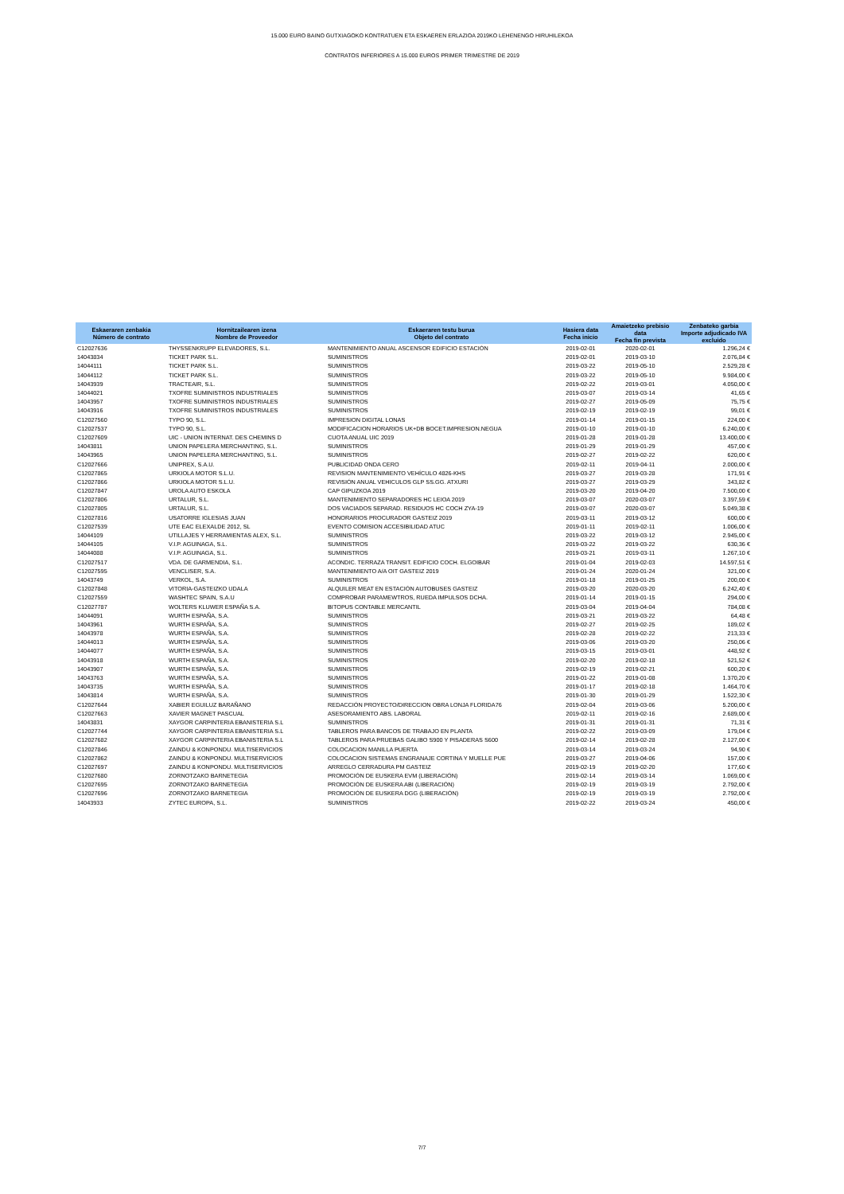15.000 EURO BAINO GUTXIAGOKO KONTRATUEN ETA ESKAEREN ERLAZIOA 2019KO LEHENENGO HIRUHILEKOA
CONTRATOS INFERIORES A 15.000 EUROS PRIMER TRIMESTRE DE 2019
| Eskaeraren zenbakia Número de contrato | Hornitzailearen izena Nombre de Proveedor | Eskaeraren testu burua Objeto del contrato | Hasiera data Fecha inicio | Amaietzeko prebisio data Fecha fin prevista | Zenbateko garbia Importe adjudicado IVA excluido |
| --- | --- | --- | --- | --- | --- |
| C12027636 | THYSSENKRUPP ELEVADORES, S.L. | MANTENIMIENTO ANUAL ASCENSOR EDIFICIO ESTACIÓN | 2019-02-01 | 2020-02-01 | 1.296,24 € |
| 14043834 | TICKET PARK S.L. | SUMINISTROS | 2019-02-01 | 2019-03-10 | 2.076,84 € |
| 14044111 | TICKET PARK S.L. | SUMINISTROS | 2019-03-22 | 2019-05-10 | 2.529,28 € |
| 14044112 | TICKET PARK S.L. | SUMINISTROS | 2019-03-22 | 2019-05-10 | 9.984,00 € |
| 14043939 | TRACTEAIR, S.L. | SUMINISTROS | 2019-02-22 | 2019-03-01 | 4.050,00 € |
| 14044021 | TXOFRE SUMINISTROS INDUSTRIALES | SUMINISTROS | 2019-03-07 | 2019-03-14 | 41,65 € |
| 14043957 | TXOFRE SUMINISTROS INDUSTRIALES | SUMINISTROS | 2019-02-27 | 2019-05-09 | 75,75 € |
| 14043916 | TXOFRE SUMINISTROS INDUSTRIALES | SUMINISTROS | 2019-02-19 | 2019-02-19 | 99,01 € |
| C12027560 | TYPO 90, S.L. | IMPRESION DIGITAL LONAS | 2019-01-14 | 2019-01-15 | 224,00 € |
| C12027537 | TYPO 90, S.L. | MODIFICACION HORARIOS UK+DB BOCET.IMPRESION.NEGUA | 2019-01-10 | 2019-01-10 | 6.240,00 € |
| C12027609 | UIC - UNION INTERNAT. DES CHEMINS D | CUOTA ANUAL UIC 2019 | 2019-01-28 | 2019-01-28 | 13.400,00 € |
| 14043811 | UNION PAPELERA MERCHANTING, S.L. | SUMINISTROS | 2019-01-29 | 2019-01-29 | 457,00 € |
| 14043965 | UNION PAPELERA MERCHANTING, S.L. | SUMINISTROS | 2019-02-27 | 2019-02-22 | 620,00 € |
| C12027666 | UNIPREX, S.A.U. | PUBLICIDAD ONDA CERO | 2019-02-11 | 2019-04-11 | 2.000,00 € |
| C12027865 | URKIOLA MOTOR S.L.U. | REVISION MANTENIMIENTO VEHÍCULO 4826-KHS | 2019-03-27 | 2019-03-28 | 171,91 € |
| C12027866 | URKIOLA MOTOR S.L.U. | REVISIÓN ANUAL VEHICULOS GLP SS.GG. ATXURI | 2019-03-27 | 2019-03-29 | 343,82 € |
| C12027847 | UROLA AUTO ESKOLA | CAP GIPUZKOA 2019 | 2019-03-20 | 2019-04-20 | 7.500,00 € |
| C12027806 | URTALUR, S.L. | MANTENIMIENTO SEPARADORES HC LEIOA 2019 | 2019-03-07 | 2020-03-07 | 3.397,59 € |
| C12027805 | URTALUR, S.L. | DOS VACIADOS SEPARAD. RESIDUOS HC COCH ZYA-19 | 2019-03-07 | 2020-03-07 | 5.049,38 € |
| C12027816 | USATORRE IGLESIAS JUAN | HONORARIOS PROCURADOR GASTEIZ 2019 | 2019-03-11 | 2019-03-12 | 600,00 € |
| C12027539 | UTE EAC ELEXALDE 2012, SL | EVENTO COMISION ACCESIBILIDAD ATUC | 2019-01-11 | 2019-02-11 | 1.006,00 € |
| 14044109 | UTILLAJES Y HERRAMIENTAS ALEX, S.L. | SUMINISTROS | 2019-03-22 | 2019-03-12 | 2.945,00 € |
| 14044105 | V.I.P. AGUINAGA, S.L. | SUMINISTROS | 2019-03-22 | 2019-03-22 | 630,36 € |
| 14044088 | V.I.P. AGUINAGA, S.L. | SUMINISTROS | 2019-03-21 | 2019-03-11 | 1.267,10 € |
| C12027517 | VDA. DE GARMENDIA, S.L. | ACONDIC. TERRAZA TRANSIT. EDIFICIO COCH. ELGOIBAR | 2019-01-04 | 2019-02-03 | 14.597,51 € |
| C12027595 | VENCLISER, S.A. | MANTENIMIENTO A/A OIT GASTEIZ 2019 | 2019-01-24 | 2020-01-24 | 321,00 € |
| 14043749 | VERKOL, S.A. | SUMINISTROS | 2019-01-18 | 2019-01-25 | 200,00 € |
| C12027848 | VITORIA-GASTEIZKO UDALA | ALQUILER MEAT EN ESTACIÓN AUTOBUSES GASTEIZ | 2019-03-20 | 2020-03-20 | 6.242,40 € |
| C12027559 | WASHTEC SPAIN, S.A.U | COMPROBAR PARAMEWTROS, RUEDA IMPULSOS DCHA. | 2019-01-14 | 2019-01-15 | 294,00 € |
| C12027787 | WOLTERS KLUWER ESPAÑA S.A. | BITOPUS CONTABLE MERCANTIL | 2019-03-04 | 2019-04-04 | 784,08 € |
| 14044091 | WURTH ESPAÑA, S.A. | SUMINISTROS | 2019-03-21 | 2019-03-22 | 64,48 € |
| 14043961 | WURTH ESPAÑA, S.A. | SUMINISTROS | 2019-02-27 | 2019-02-25 | 189,02 € |
| 14043978 | WURTH ESPAÑA, S.A. | SUMINISTROS | 2019-02-28 | 2019-02-22 | 213,33 € |
| 14044013 | WURTH ESPAÑA, S.A. | SUMINISTROS | 2019-03-06 | 2019-03-20 | 250,06 € |
| 14044077 | WURTH ESPAÑA, S.A. | SUMINISTROS | 2019-03-15 | 2019-03-01 | 448,92 € |
| 14043918 | WURTH ESPAÑA, S.A. | SUMINISTROS | 2019-02-20 | 2019-02-18 | 521,52 € |
| 14043907 | WURTH ESPAÑA, S.A. | SUMINISTROS | 2019-02-19 | 2019-02-21 | 600,20 € |
| 14043763 | WURTH ESPAÑA, S.A. | SUMINISTROS | 2019-01-22 | 2019-01-08 | 1.370,20 € |
| 14043735 | WURTH ESPAÑA, S.A. | SUMINISTROS | 2019-01-17 | 2019-02-18 | 1.464,70 € |
| 14043814 | WURTH ESPAÑA, S.A. | SUMINISTROS | 2019-01-30 | 2019-01-29 | 1.522,30 € |
| C12027644 | XABIER EGUILUZ BARAÑANO | REDACCIÓN PROYECTO/DIRECCION OBRA LONJA FLORIDA76 | 2019-02-04 | 2019-03-06 | 5.200,00 € |
| C12027663 | XAVIER MAGNET PASCUAL | ASESORAMIENTO ABS. LABORAL | 2019-02-11 | 2019-02-16 | 2.689,00 € |
| 14043831 | XAYGOR CARPINTERIA EBANISTERIA S.L | SUMINISTROS | 2019-01-31 | 2019-01-31 | 71,31 € |
| C12027744 | XAYGOR CARPINTERIA EBANISTERIA S.L | TABLEROS PARA BANCOS DE TRABAJO EN PLANTA | 2019-02-22 | 2019-03-09 | 179,04 € |
| C12027682 | XAYGOR CARPINTERIA EBANISTERIA S.L | TABLEROS PARA PRUEBAS GALIBO S900 Y PISADERAS S600 | 2019-02-14 | 2019-02-28 | 2.127,00 € |
| C12027846 | ZAINDU & KONPONDU. MULTISERVICIOS | COLOCACION MANILLA PUERTA | 2019-03-14 | 2019-03-24 | 94,90 € |
| C12027862 | ZAINDU & KONPONDU. MULTISERVICIOS | COLOCACION SISTEMAS ENGRANAJE CORTINA Y MUELLE PUE | 2019-03-27 | 2019-04-06 | 157,00 € |
| C12027697 | ZAINDU & KONPONDU. MULTISERVICIOS | ARREGLO CERRADURA PM GASTEIZ | 2019-02-19 | 2019-02-20 | 177,60 € |
| C12027680 | ZORNOTZAKO BARNETEGIA | PROMOCIÓN DE EUSKERA EVM (LIBERACIÓN) | 2019-02-14 | 2019-03-14 | 1.069,00 € |
| C12027695 | ZORNOTZAKO BARNETEGIA | PROMOCIÓN DE EUSKERA ABI (LIBERACIÓN) | 2019-02-19 | 2019-03-19 | 2.792,00 € |
| C12027696 | ZORNOTZAKO BARNETEGIA | PROMOCIÓN DE EUSKERA DGG (LIBERACIÓN) | 2019-02-19 | 2019-03-19 | 2.792,00 € |
| 14043933 | ZYTEC EUROPA, S.L. | SUMINISTROS | 2019-02-22 | 2019-03-24 | 450,00 € |
7/7